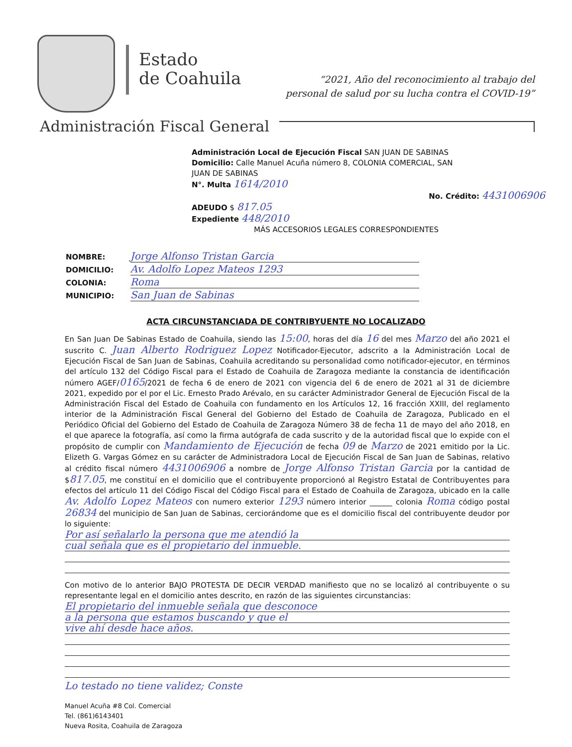Estado
de Coahuila
“2021, Año del reconocimiento al trabajo del
personal de salud por su lucha contra el COVID-19”
Administración Fiscal General
Administración Local de Ejecución Fiscal SAN JUAN DE SABINAS
Domicilio: Calle Manuel Acuña número 8, COLONIA COMERCIAL, SAN JUAN DE SABINAS
N°. Multa 1614/2010
No. Crédito: 4431006906
ADEUDO $ 817.05
Expediente 448/2010
MÁS ACCESORIOS LEGALES CORRESPONDIENTES
NOMBRE: Jorge Alfonso Tristan Garcia
DOMICILIO: Av. Adolfo Lopez Mateos 1293
COLONIA: Roma
MUNICIPIO: San Juan de Sabinas
ACTA CIRCUNSTANCIADA DE CONTRIBYUENTE NO LOCALIZADO
En San Juan De Sabinas Estado de Coahuila, siendo las 15:00, horas del día 16 del mes Marzo del año 2021 el suscrito C. Juan Alberto Rodriguez Lopez Notificador-Ejecutor, adscrito a la Administración Local de Ejecución Fiscal de San Juan de Sabinas, Coahuila acreditando su personalidad como notificador-ejecutor, en términos del artículo 132 del Código Fiscal para el Estado de Coahuila de Zaragoza mediante la constancia de identificación número AGEF/0165/2021 de fecha 6 de enero de 2021 con vigencia del 6 de enero de 2021 al 31 de diciembre 2021, expedido por el por el Lic. Ernesto Prado Arévalo, en su carácter Administrador General de Ejecución Fiscal de la Administración Fiscal del Estado de Coahuila con fundamento en los Artículos 12, 16 fracción XXIII, del reglamento interior de la Administración Fiscal General del Gobierno del Estado de Coahuila de Zaragoza, Publicado en el Periódico Oficial del Gobierno del Estado de Coahuila de Zaragoza Número 38 de fecha 11 de mayo del año 2018, en el que aparece la fotografía, así como la firma autógrafa de cada suscrito y de la autoridad fiscal que lo expide con el propósito de cumplir con Mandamiento de Ejecución de fecha 09 de Marzo de 2021 emitido por la Lic. Elizeth G. Vargas Gómez en su carácter de Administradora Local de Ejecución Fiscal de San Juan de Sabinas, relativo al crédito fiscal número 4431006906 a nombre de Jorge Alfonso Tristan Garcia por la cantidad de $817.05, me constituí en el domicilio que el contribuyente proporcionó al Registro Estatal de Contribuyentes para efectos del artículo 11 del Código Fiscal del Código Fiscal para el Estado de Coahuila de Zaragoza, ubicado en la calle Av. Adolfo Lopez Mateos con numero exterior 1293 número interior ______ colonia Roma código postal 26834 del municipio de San Juan de Sabinas, cerciorándome que es el domicilio fiscal del contribuyente deudor por lo siguiente:
Por así señalarlo la persona que me atendió la
cual señala que es el propietario del inmueble.
Con motivo de lo anterior BAJO PROTESTA DE DECIR VERDAD manifiesto que no se localizó al contribuyente o su representante legal en el domicilio antes descrito, en razón de las siguientes circunstancias:
El propietario del inmueble señala que desconoce
a la persona que estamos buscando y que el
vive ahí desde hace años.
Lo testado no tiene validez; Conste
Manuel Acuña #8 Col. Comercial
Tel. (861)6143401
Nueva Rosita, Coahuila de Zaragoza